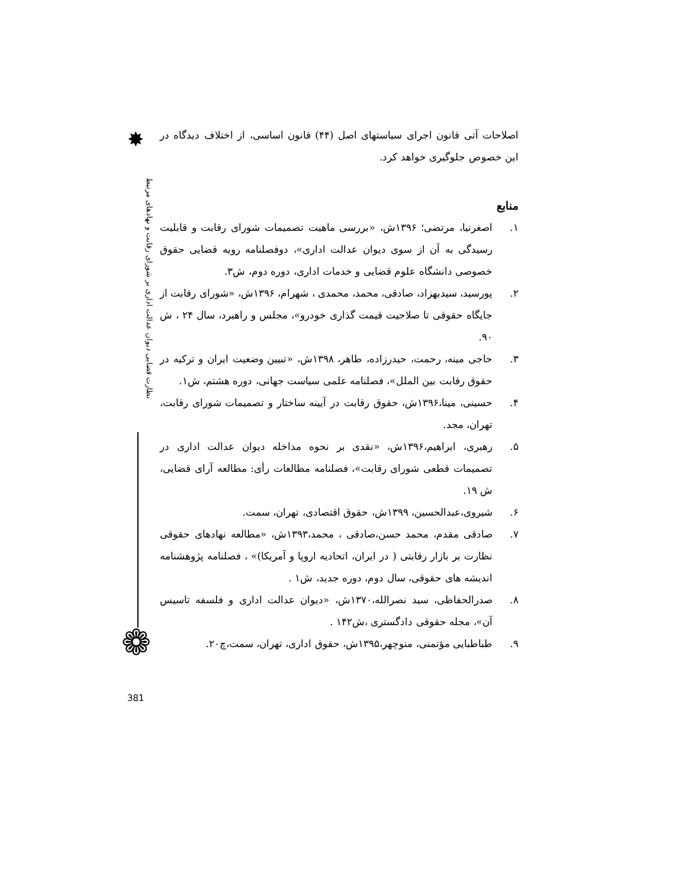✸
نظارت قضایی دیوان عدالت اداری بر شورای رقابت و نهادهای مرتبط
❁
اصلاحات آتی قانون اجرای سیاستهای اصل (۴۴) قانون اساسی، از اختلاف دیدگاه در این خصوص جلوگیری خواهد کرد.
منابع
۱. اصغرنیا، مرتضی؛ ۱۳۹۶ش، «بررسی ماهیت تصمیمات شورای رقابت و قابلیت رسیدگی به آن از سوی دیوان عدالت اداری»، دوفصلنامه رویه قضایی حقوق خصوصی دانشگاه علوم قضایی و خدمات اداری، دوره دوم، ش۳.
۲. پورسید، سیدبهزاد، صادقی، محمد، محمدی ، شهرام، ۱۳۹۶ش، «شورای رقابت از جایگاه حقوقی تا صلاحیت قیمت گذاری خودرو»، مجلس و راهبرد، سال ۲۴ ، ش ۹۰.
۳. حاجی مینه، رحمت، حیدرزاده، طاهر، ۱۳۹۸ش، «تبیین وضعیت ایران و ترکیه در حقوق رقابت بین الملل»، فصلنامه علمی سیاست جهانی، دوره هشتم، ش۱.
۴. حسینی، مینا،۱۳۹۶ش، حقوق رقابت در آیینه ساختار و تصمیمات شورای رقابت، تهران، مجد.
۵. رهبری، ابراهیم،۱۳۹۶ش، «نقدی بر نحوه مداخله دیوان عدالت اداری در تصمیمات قطعی شورای رقابت»، فصلنامه مطالعات رأی: مطالعه آرای قضایی، ش ۱۹.
۶. شیروی،عبدالحسین، ۱۳۹۹ش، حقوق اقتصادی، تهران، سمت.
۷. صادقی مقدم، محمد حسن،صادقی ، محمد،۱۳۹۳ش، «مطالعه نهادهای حقوقی نظارت بر بازار رقابتی ( در ایران، اتحادیه اروپا و آمریکا)» ، فصلنامه پژوهشنامه اندیشه های حقوقی، سال دوم، دوره جدید، ش۱ .
۸. صدرالحفاظی، سید نصرالله،۱۳۷۰ش، «دیوان عدالت اداری و فلسفه تاسیس آن»، مجله حقوقی دادگستری ،ش۱۴۲ .
۹. طباطبایی مؤتمنی، منوچهر،۱۳۹۵ش، حقوق اداری، تهران، سمت،چ۲۰.
381